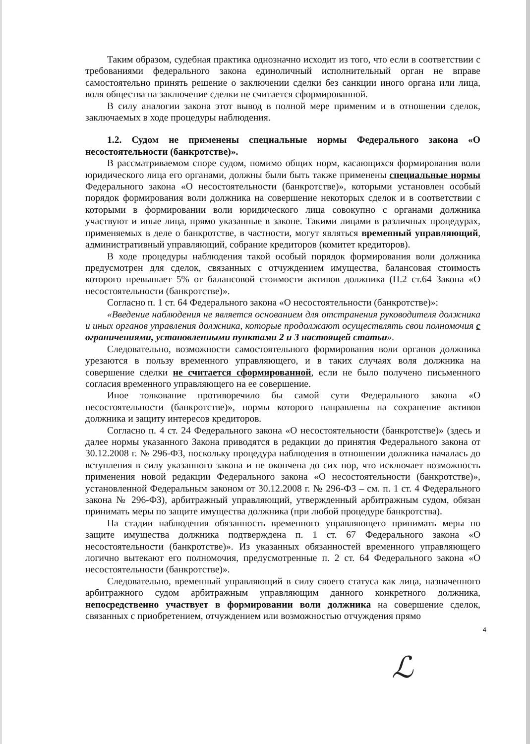Таким образом, судебная практика однозначно исходит из того, что если в соответствии с требованиями федерального закона единоличный исполнительный орган не вправе самостоятельно принять решение о заключении сделки без санкции иного органа или лица, воля общества на заключение сделки не считается сформированной.
В силу аналогии закона этот вывод в полной мере применим и в отношении сделок, заключаемых в ходе процедуры наблюдения.
1.2. Судом не применены специальные нормы Федерального закона «О несостоятельности (банкротстве)».
В рассматриваемом споре судом, помимо общих норм, касающихся формирования воли юридического лица его органами, должны были быть также применены специальные нормы Федерального закона «О несостоятельности (банкротстве)», которыми установлен особый порядок формирования воли должника на совершение некоторых сделок и в соответствии с которыми в формировании воли юридического лица совокупно с органами должника участвуют и иные лица, прямо указанные в законе. Такими лицами в различных процедурах, применяемых в деле о банкротстве, в частности, могут являться временный управляющий, административный управляющий, собрание кредиторов (комитет кредиторов).
В ходе процедуры наблюдения такой особый порядок формирования воли должника предусмотрен для сделок, связанных с отчуждением имущества, балансовая стоимость которого превышает 5% от балансовой стоимости активов должника (П.2 ст.64 Закона «О несостоятельности (банкротстве)».
Согласно п. 1 ст. 64 Федерального закона «О несостоятельности (банкротстве)»:
«Введение наблюдения не является основанием для отстранения руководителя должника и иных органов управления должника, которые продолжают осуществлять свои полномочия с ограничениями, установленными пунктами 2 и 3 настоящей статьи».
Следовательно, возможности самостоятельного формирования воли органов должника урезаются в пользу временного управляющего, и в таких случаях воля должника на совершение сделки не считается сформированной, если не было получено письменного согласия временного управляющего на ее совершение.
Иное толкование противоречило бы самой сути Федерального закона «О несостоятельности (банкротстве)», нормы которого направлены на сохранение активов должника и защиту интересов кредиторов.
Согласно п. 4 ст. 24 Федерального закона «О несостоятельности (банкротстве)» (здесь и далее нормы указанного Закона приводятся в редакции до принятия Федерального закона от 30.12.2008 г. № 296-ФЗ, поскольку процедура наблюдения в отношении должника началась до вступления в силу указанного закона и не окончена до сих пор, что исключает возможность применения новой редакции Федерального закона «О несостоятельности (банкротстве)», установленной Федеральным законом от 30.12.2008 г. № 296-ФЗ – см. п. 1 ст. 4 Федерального закона № 296-ФЗ), арбитражный управляющий, утвержденный арбитражным судом, обязан принимать меры по защите имущества должника (при любой процедуре банкротства).
На стадии наблюдения обязанность временного управляющего принимать меры по защите имущества должника подтверждена п. 1 ст. 67 Федерального закона «О несостоятельности (банкротстве)». Из указанных обязанностей временного управляющего логично вытекают его полномочия, предусмотренные п. 2 ст. 64 Федерального закона «О несостоятельности (банкротстве)».
Следовательно, временный управляющий в силу своего статуса как лица, назначенного арбитражного судом арбитражным управляющим данного конкретного должника, непосредственно участвует в формировании воли должника на совершение сделок, связанных с приобретением, отчуждением или возможностью отчуждения прямо
4
ℒ